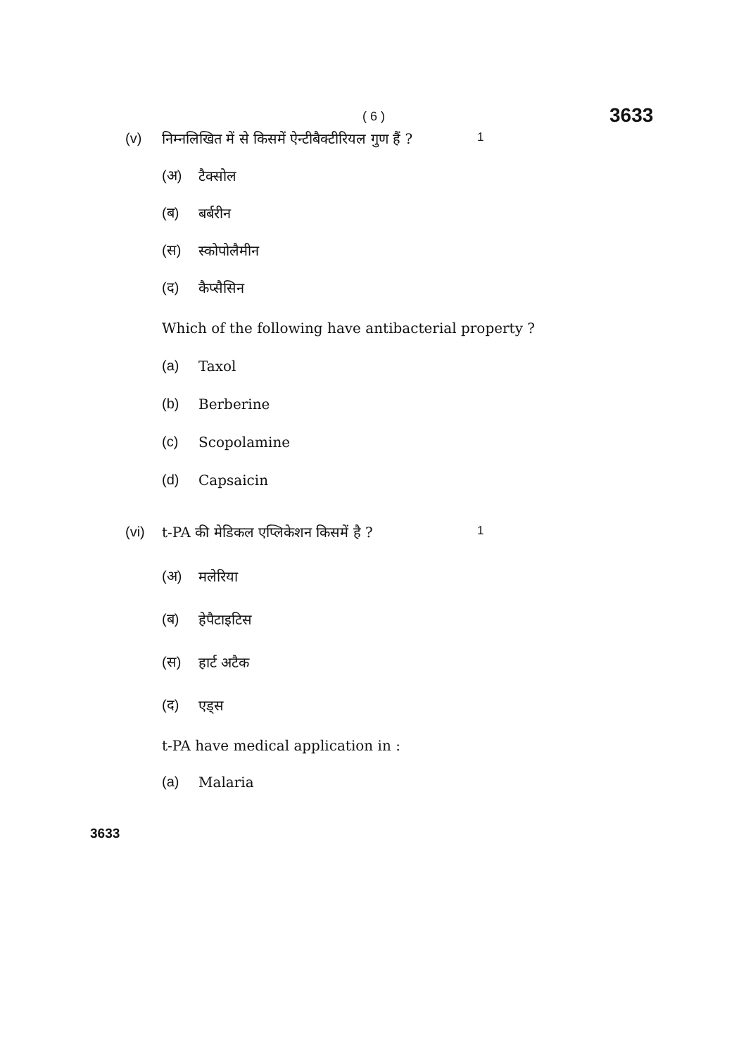( 6 ) 3633
(v) निम्नलिखित में से किसमें ऐन्टीबैक्टीरियल गुण हैं ? 1
(अ) टैक्सोल
(ब) बर्बरीन
(स) स्कोपोलैमीन
(द) कैप्सैसिन
Which of the following have antibacterial property ?
(a) Taxol
(b) Berberine
(c) Scopolamine
(d) Capsaicin
(vi) t-PA की मेडिकल एप्लिकेशन किसमें है ? 1
(अ) मलेरिया
(ब) हेपैटाइटिस
(स) हार्ट अटैक
(द) एड्स
t-PA have medical application in :
(a) Malaria
3633